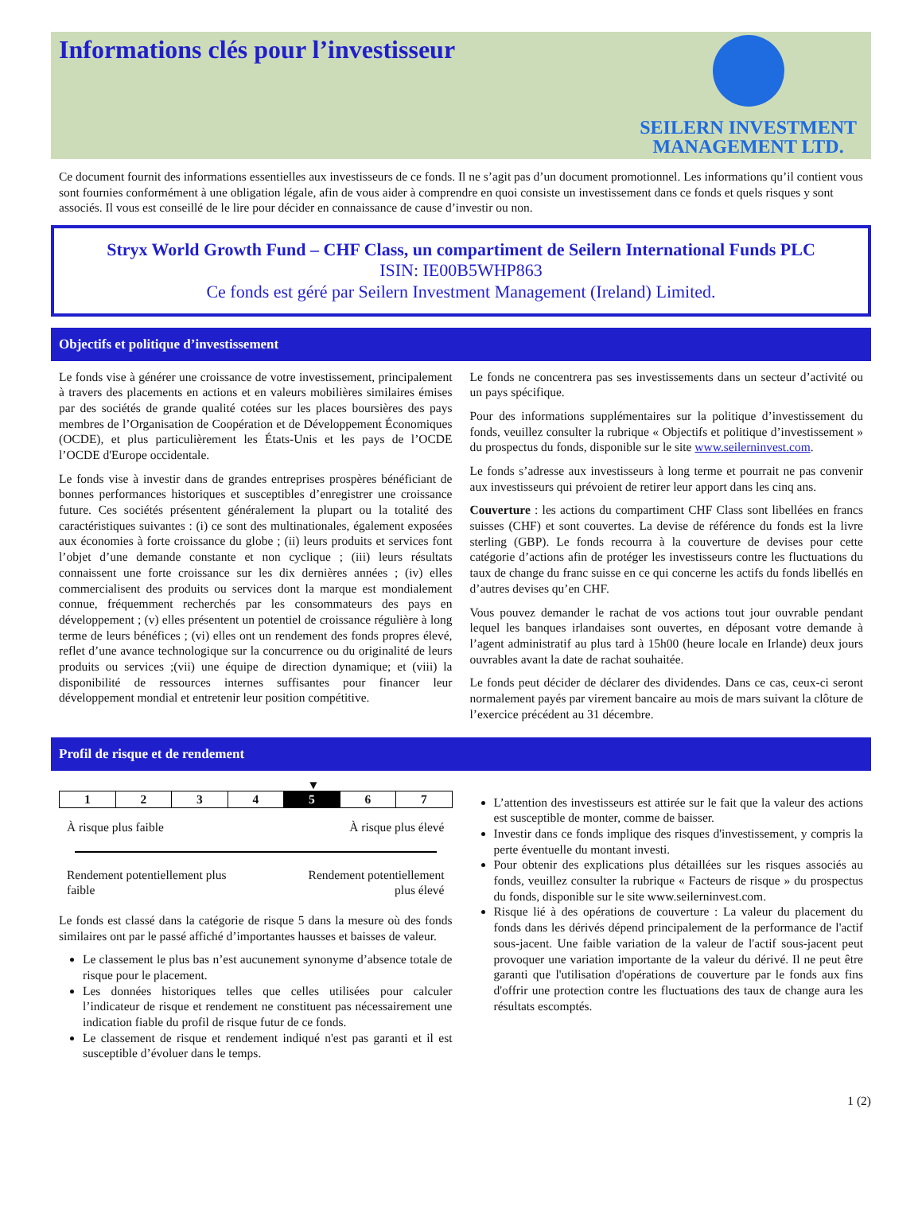Informations clés pour l’investisseur
SEILERN INVESTMENT
MANAGEMENT LTD.
Ce document fournit des informations essentielles aux investisseurs de ce fonds. Il ne s’agit pas d’un document promotionnel. Les informations qu’il contient vous sont fournies conformément à une obligation légale, afin de vous aider à comprendre en quoi consiste un investissement dans ce fonds et quels risques y sont associés. Il vous est conseillé de le lire pour décider en connaissance de cause d’investir ou non.
Stryx World Growth Fund – CHF Class, un compartiment de Seilern International Funds PLC
ISIN: IE00B5WHP863
Ce fonds est géré par Seilern Investment Management (Ireland) Limited.
Objectifs et politique d’investissement
Le fonds vise à générer une croissance de votre investissement, principalement à travers des placements en actions et en valeurs mobilières similaires émises par des sociétés de grande qualité cotées sur les places boursières des pays membres de l’Organisation de Coopération et de Développement Économiques (OCDE), et plus particulièrement les États-Unis et les pays de l’OCDE l’OCDE d'Europe occidentale.
Le fonds vise à investir dans de grandes entreprises prospères bénéficiant de bonnes performances historiques et susceptibles d’enregistrer une croissance future. Ces sociétés présentent généralement la plupart ou la totalité des caractéristiques suivantes : (i) ce sont des multinationales, également exposées aux économies à forte croissance du globe ; (ii) leurs produits et services font l’objet d’une demande constante et non cyclique ; (iii) leurs résultats connaissent une forte croissance sur les dix dernières années ; (iv) elles commercialisent des produits ou services dont la marque est mondialement connue, fréquemment recherchés par les consommateurs des pays en développement ; (v) elles présentent un potentiel de croissance régulière à long terme de leurs bénéfices ; (vi) elles ont un rendement des fonds propres élevé, reflet d’une avance technologique sur la concurrence ou du originalité de leurs produits ou services ;(vii) une équipe de direction dynamique; et (viii) la disponibilité de ressources internes suffisantes pour financer leur développement mondial et entretenir leur position compétitive.
Le fonds ne concentrera pas ses investissements dans un secteur d’activité ou un pays spécifique.
Pour des informations supplémentaires sur la politique d’investissement du fonds, veuillez consulter la rubrique « Objectifs et politique d’investissement » du prospectus du fonds, disponible sur le site www.seilerninvest.com.
Le fonds s’adresse aux investisseurs à long terme et pourrait ne pas convenir aux investisseurs qui prévoient de retirer leur apport dans les cinq ans.
Couverture : les actions du compartiment CHF Class sont libellées en francs suisses (CHF) et sont couvertes. La devise de référence du fonds est la livre sterling (GBP). Le fonds recourra à la couverture de devises pour cette catégorie d’actions afin de protéger les investisseurs contre les fluctuations du taux de change du franc suisse en ce qui concerne les actifs du fonds libellés en d’autres devises qu’en CHF.
Vous pouvez demander le rachat de vos actions tout jour ouvrable pendant lequel les banques irlandaises sont ouvertes, en déposant votre demande à l’agent administratif au plus tard à 15h00 (heure locale en Irlande) deux jours ouvrables avant la date de rachat souhaitée.
Le fonds peut décider de déclarer des dividendes. Dans ce cas, ceux-ci seront normalement payés par virement bancaire au mois de mars suivant la clôture de l’exercice précédent au 31 décembre.
Profil de risque et de rendement
▼
| 1 | 2 | 3 | 4 | 5 | 6 | 7 |
À risque plus faible À risque plus élevé
Rendement potentiellement plus
faible Rendement potentiellement
plus élevé
Le fonds est classé dans la catégorie de risque 5 dans la mesure où des fonds similaires ont par le passé affiché d’importantes hausses et baisses de valeur.
Le classement le plus bas n’est aucunement synonyme d’absence totale de risque pour le placement.
Les données historiques telles que celles utilisées pour calculer l’indicateur de risque et rendement ne constituent pas nécessairement une indication fiable du profil de risque futur de ce fonds.
Le classement de risque et rendement indiqué n'est pas garanti et il est susceptible d’évoluer dans le temps.
L’attention des investisseurs est attirée sur le fait que la valeur des actions est susceptible de monter, comme de baisser.
Investir dans ce fonds implique des risques d'investissement, y compris la perte éventuelle du montant investi.
Pour obtenir des explications plus détaillées sur les risques associés au fonds, veuillez consulter la rubrique « Facteurs de risque » du prospectus du fonds, disponible sur le site www.seilerninvest.com.
Risque lié à des opérations de couverture : La valeur du placement du fonds dans les dérivés dépend principalement de la performance de l'actif sous-jacent. Une faible variation de la valeur de l'actif sous-jacent peut provoquer une variation importante de la valeur du dérivé. Il ne peut être garanti que l'utilisation d'opérations de couverture par le fonds aux fins d'offrir une protection contre les fluctuations des taux de change aura les résultats escomptés.
1 (2)